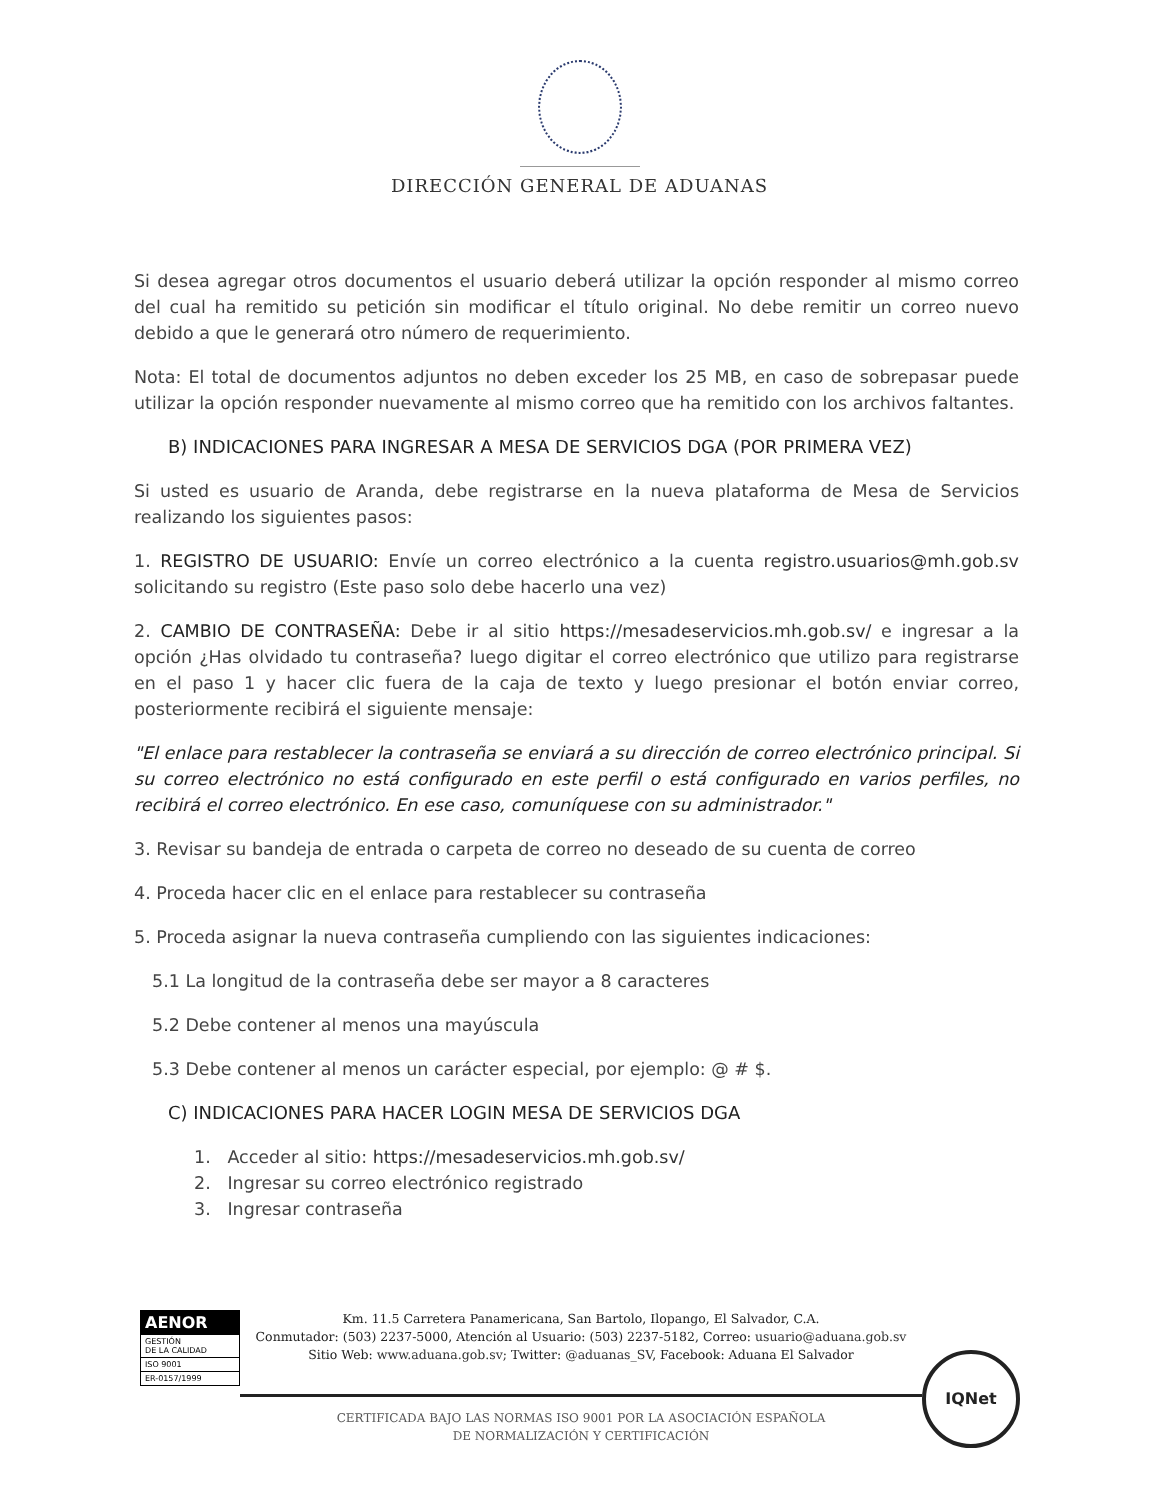DIRECCIÓN GENERAL DE ADUANAS
Si desea agregar otros documentos el usuario deberá utilizar la opción responder al mismo correo del cual ha remitido su petición sin modificar el título original. No debe remitir un correo nuevo debido a que le generará otro número de requerimiento.
Nota: El total de documentos adjuntos no deben exceder los 25 MB, en caso de sobrepasar puede utilizar la opción responder nuevamente al mismo correo que ha remitido con los archivos faltantes.
B) INDICACIONES PARA INGRESAR A MESA DE SERVICIOS DGA (POR PRIMERA VEZ)
Si usted es usuario de Aranda, debe registrarse en la nueva plataforma de Mesa de Servicios realizando los siguientes pasos:
1. REGISTRO DE USUARIO: Envíe un correo electrónico a la cuenta registro.usuarios@mh.gob.sv solicitando su registro (Este paso solo debe hacerlo una vez)
2. CAMBIO DE CONTRASEÑA: Debe ir al sitio https://mesadeservicios.mh.gob.sv/ e ingresar a la opción ¿Has olvidado tu contraseña? luego digitar el correo electrónico que utilizo para registrarse en el paso 1 y hacer clic fuera de la caja de texto y luego presionar el botón enviar correo, posteriormente recibirá el siguiente mensaje:
"El enlace para restablecer la contraseña se enviará a su dirección de correo electrónico principal. Si su correo electrónico no está configurado en este perfil o está configurado en varios perfiles, no recibirá el correo electrónico. En ese caso, comuníquese con su administrador."
3. Revisar su bandeja de entrada o carpeta de correo no deseado de su cuenta de correo
4. Proceda hacer clic en el enlace para restablecer su contraseña
5. Proceda asignar la nueva contraseña cumpliendo con las siguientes indicaciones:
5.1 La longitud de la contraseña debe ser mayor a 8 caracteres
5.2 Debe contener al menos una mayúscula
5.3 Debe contener al menos un carácter especial, por ejemplo: @ # $.
C) INDICACIONES PARA HACER LOGIN MESA DE SERVICIOS DGA
1. Acceder al sitio: https://mesadeservicios.mh.gob.sv/
2. Ingresar su correo electrónico registrado
3. Ingresar contraseña
AENOR
GESTIÓN
DE LA CALIDAD
ISO 9001
ER-0157/1999
Km. 11.5 Carretera Panamericana, San Bartolo, Ilopango, El Salvador, C.A.
Conmutador: (503) 2237-5000, Atención al Usuario: (503) 2237-5182, Correo: usuario@aduana.gob.sv
Sitio Web: www.aduana.gob.sv; Twitter: @aduanas_SV, Facebook: Aduana El Salvador
CERTIFICADA BAJO LAS NORMAS ISO 9001 POR LA ASOCIACIÓN ESPAÑOLA
DE NORMALIZACIÓN Y CERTIFICACIÓN
IQNet